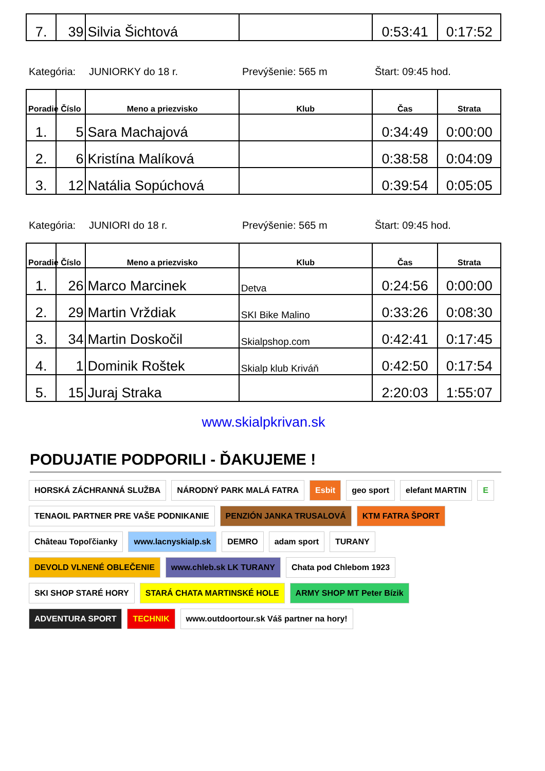| 7. | 39 | Silvia Šichtová | | 0:53:41 | 0:17:52 |
Kategória: JUNIORKY do 18 r. Prevýšenie: 565 m Štart: 09:45 hod.
| Poradie | Číslo | Meno a priezvisko | Klub | Čas | Strata |
| --- | --- | --- | --- | --- | --- |
| 1. | 5 | Sara Machajová | | 0:34:49 | 0:00:00 |
| 2. | 6 | Kristína Malíková | | 0:38:58 | 0:04:09 |
| 3. | 12 | Natália Sopúchová | | 0:39:54 | 0:05:05 |
Kategória: JUNIORI do 18 r. Prevýšenie: 565 m Štart: 09:45 hod.
| Poradie | Číslo | Meno a priezvisko | Klub | Čas | Strata |
| --- | --- | --- | --- | --- | --- |
| 1. | 26 | Marco Marcinek | Detva | 0:24:56 | 0:00:00 |
| 2. | 29 | Martin Vrždiak | SKI Bike Malino | 0:33:26 | 0:08:30 |
| 3. | 34 | Martin Doskočil | Skialpshop.com | 0:42:41 | 0:17:45 |
| 4. | 1 | Dominik Roštek | Skialp klub Kriváň | 0:42:50 | 0:17:54 |
| 5. | 15 | Juraj Straka | | 2:20:03 | 1:55:07 |
www.skialpkrivan.sk
PODUJATIE PODPORILI - ĎAKUJEME !
HORSKÁ ZÁCHRANNÁ SLUŽBA
NÁRODNÝ PARK MALÁ FATRA
Esbit
geo sport
elefant MARTIN
E
TENAOIL PARTNER PRE VAŠE PODNIKANIE
PENZIÓN JANKA TRUSALOVÁ
KTM FATRA ŠPORT
Château Topoľčianky
www.lacnyskialp.sk
DEMRO
adam sport
TURANY
DEVOLD VLNENÉ OBLEČENIE
www.chleb.sk LK TURANY
Chata pod Chlebom 1923
SKI SHOP STARÉ HORY
STARÁ CHATA MARTINSKÉ HOLE
ARMY SHOP MT Peter Bízik
ADVENTURA SPORT
TECHNIK
www.outdoortour.sk Váš partner na hory!